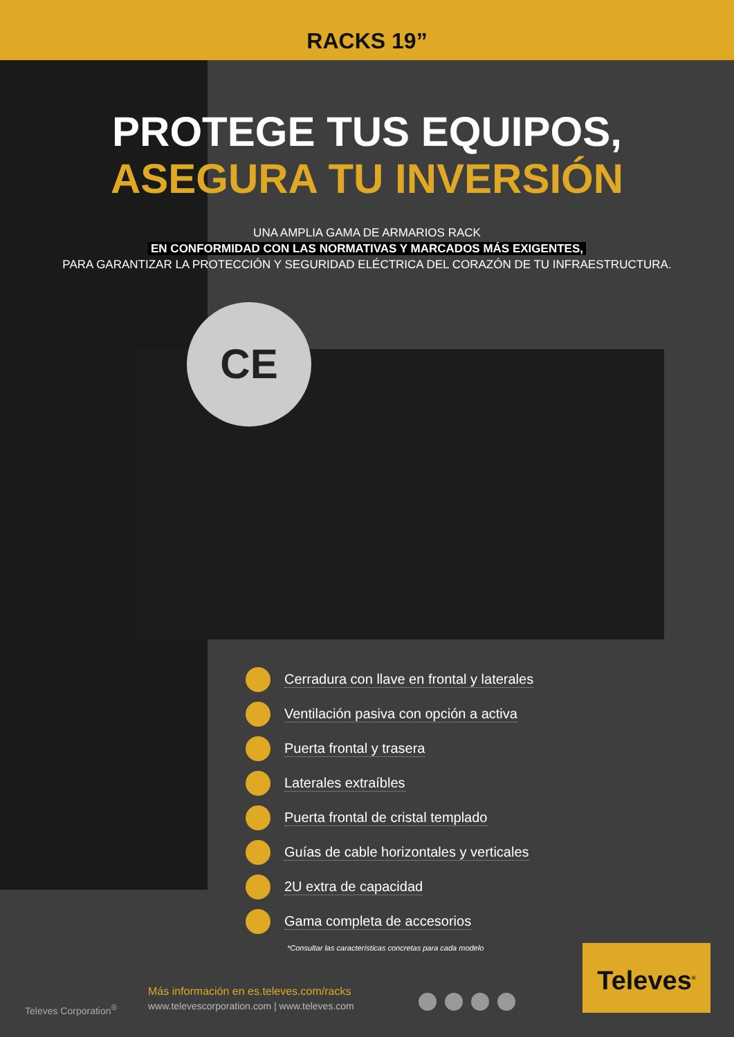RACKS 19”
CE
PROTEGE TUS EQUIPOS,
ASEGURA TU INVERSIÓN
UNA AMPLIA GAMA DE ARMARIOS RACK
EN CONFORMIDAD CON LAS NORMATIVAS Y MARCADOS MÁS EXIGENTES,
PARA GARANTIZAR LA PROTECCIÓN Y SEGURIDAD ELÉCTRICA DEL CORAZÓN DE TU INFRAESTRUCTURA.
Cerradura con llave en frontal y laterales
Ventilación pasiva con opción a activa
Puerta frontal y trasera
Laterales extraíbles
Puerta frontal de cristal templado
Guías de cable horizontales y verticales
2U extra de capacidad
Gama completa de accesorios
*Consultar las características concretas para cada modelo
Televes Corporation<sup>®</sup>
Más información en es.televes.com/racks
www.televescorporation.com | www.televes.com
Televes<sup>®</sup>